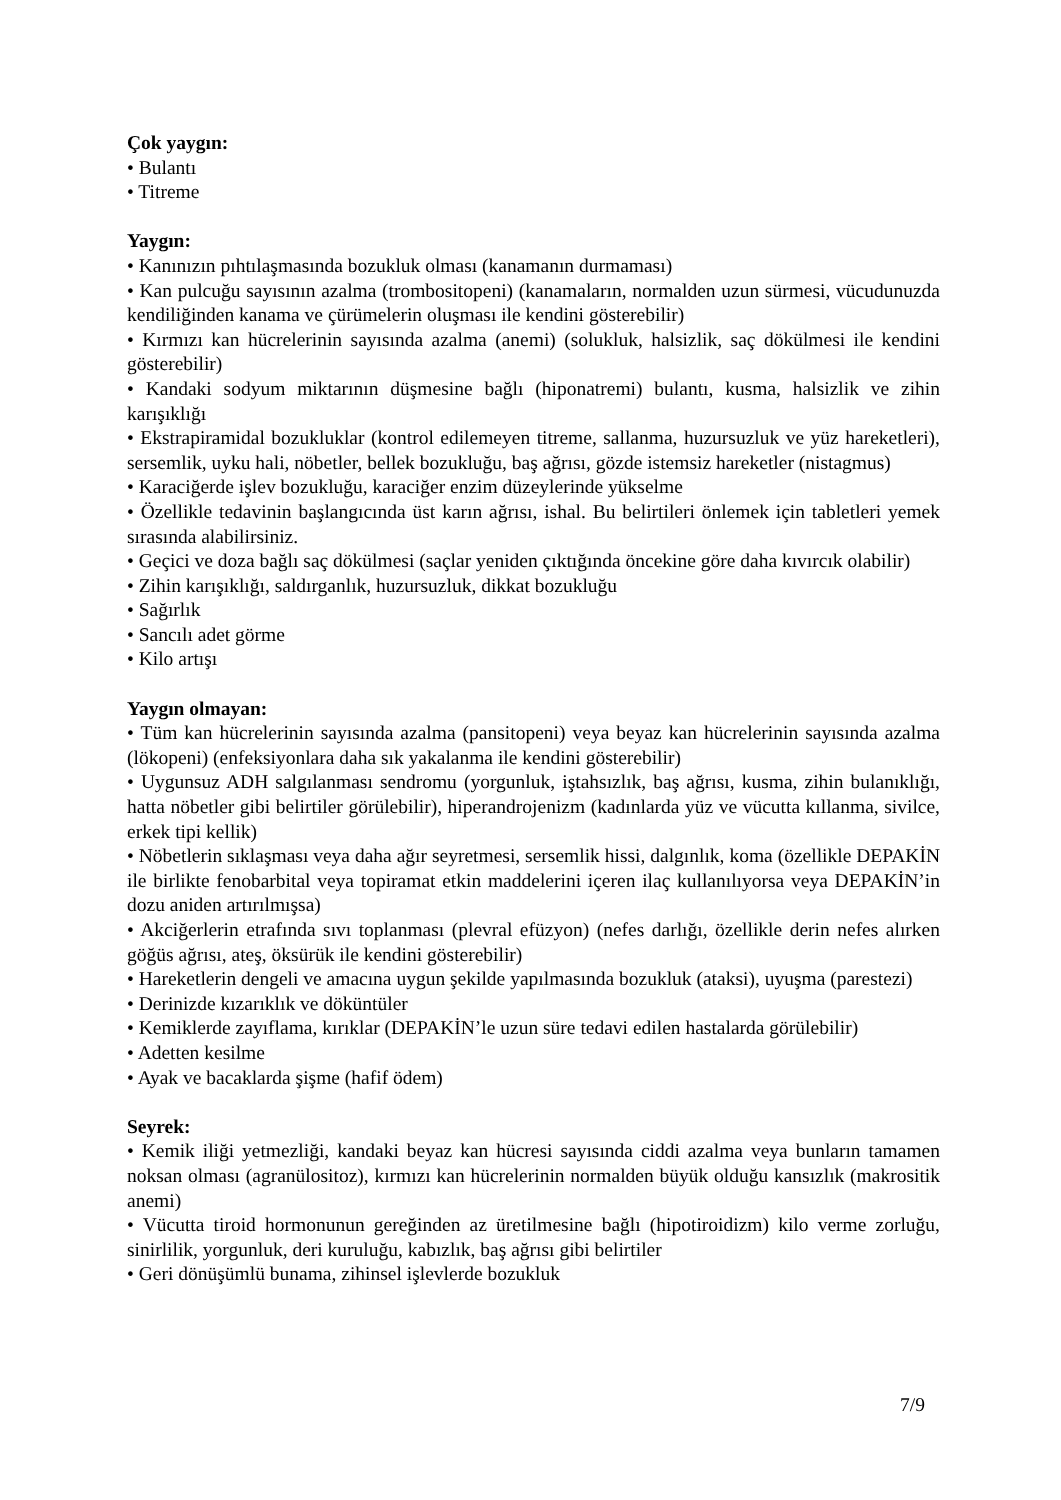Çok yaygın:
• Bulantı
• Titreme
Yaygın:
• Kanınızın pıhtılaşmasında bozukluk olması (kanamanın durmaması)
• Kan pulcuğu sayısının azalma (trombositopeni) (kanamaların, normalden uzun sürmesi, vücudunuzda kendiliğinden kanama ve çürümelerin oluşması ile kendini gösterebilir)
• Kırmızı kan hücrelerinin sayısında azalma (anemi) (solukluk, halsizlik, saç dökülmesi ile kendini gösterebilir)
• Kandaki sodyum miktarının düşmesine bağlı (hiponatremi) bulantı, kusma, halsizlik ve zihin karışıklığı
• Ekstrapiramidal bozukluklar (kontrol edilemeyen titreme, sallanma, huzursuzluk ve yüz hareketleri), sersemlik, uyku hali, nöbetler, bellek bozukluğu, baş ağrısı, gözde istemsiz hareketler (nistagmus)
• Karaciğerde işlev bozukluğu, karaciğer enzim düzeylerinde yükselme
• Özellikle tedavinin başlangıcında üst karın ağrısı, ishal. Bu belirtileri önlemek için tabletleri yemek sırasında alabilirsiniz.
• Geçici ve doza bağlı saç dökülmesi (saçlar yeniden çıktığında öncekine göre daha kıvırcık olabilir)
• Zihin karışıklığı, saldırganlık, huzursuzluk, dikkat bozukluğu
• Sağırlık
• Sancılı adet görme
• Kilo artışı
Yaygın olmayan:
• Tüm kan hücrelerinin sayısında azalma (pansitopeni) veya beyaz kan hücrelerinin sayısında azalma (lökopeni) (enfeksiyonlara daha sık yakalanma ile kendini gösterebilir)
• Uygunsuz ADH salgılanması sendromu (yorgunluk, iştahsızlık, baş ağrısı, kusma, zihin bulanıklığı, hatta nöbetler gibi belirtiler görülebilir), hiperandrojenizm (kadınlarda yüz ve vücutta kıllanma, sivilce, erkek tipi kellik)
• Nöbetlerin sıklaşması veya daha ağır seyretmesi, sersemlik hissi, dalgınlık, koma (özellikle DEPAKİN ile birlikte fenobarbital veya topiramat etkin maddelerini içeren ilaç kullanılıyorsa veya DEPAKİN’in dozu aniden artırılmışsa)
• Akciğerlerin etrafında sıvı toplanması (plevral efüzyon) (nefes darlığı, özellikle derin nefes alırken göğüs ağrısı, ateş, öksürük ile kendini gösterebilir)
• Hareketlerin dengeli ve amacına uygun şekilde yapılmasında bozukluk (ataksi), uyuşma (parestezi)
• Derinizde kızarıklık ve döküntüler
• Kemiklerde zayıflama, kırıklar (DEPAKİN’le uzun süre tedavi edilen hastalarda görülebilir)
• Adetten kesilme
• Ayak ve bacaklarda şişme (hafif ödem)
Seyrek:
• Kemik iliği yetmezliği, kandaki beyaz kan hücresi sayısında ciddi azalma veya bunların tamamen noksan olması (agranülositoz), kırmızı kan hücrelerinin normalden büyük olduğu kansızlık (makrositik anemi)
• Vücutta tiroid hormonunun gereğinden az üretilmesine bağlı (hipotiroidizm) kilo verme zorluğu, sinirlilik, yorgunluk, deri kuruluğu, kabızlık, baş ağrısı gibi belirtiler
• Geri dönüşümlü bunama, zihinsel işlevlerde bozukluk
7/9